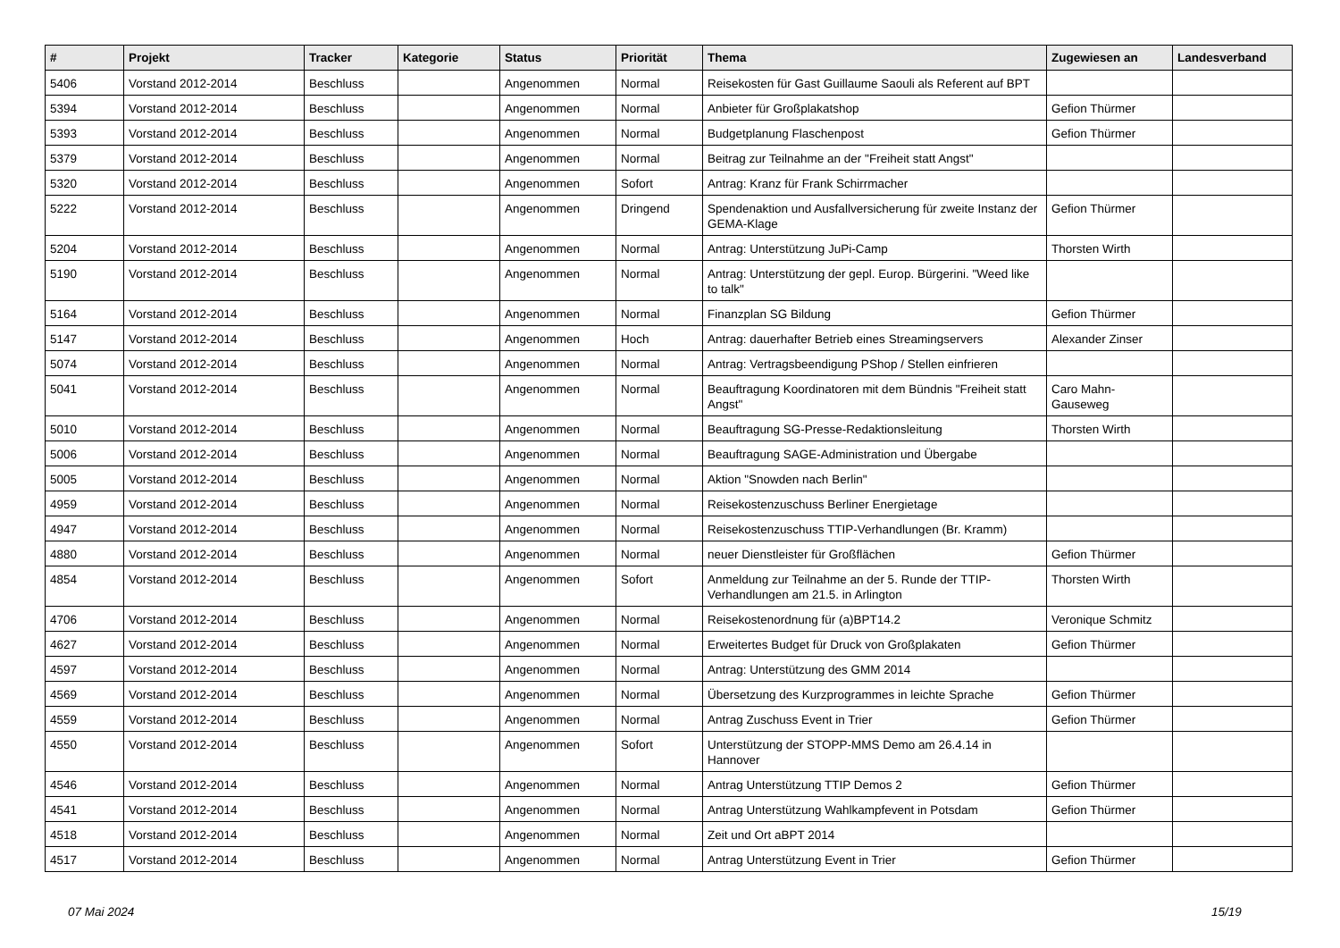| # | Projekt | Tracker | Kategorie | Status | Priorität | Thema | Zugewiesen an | Landesverband |
| --- | --- | --- | --- | --- | --- | --- | --- | --- |
| 5406 | Vorstand 2012-2014 | Beschluss | | Angenommen | Normal | Reisekosten für Gast Guillaume Saouli als Referent auf BPT | | |
| 5394 | Vorstand 2012-2014 | Beschluss | | Angenommen | Normal | Anbieter für Großplakatshop | Gefion Thürmer | |
| 5393 | Vorstand 2012-2014 | Beschluss | | Angenommen | Normal | Budgetplanung Flaschenpost | Gefion Thürmer | |
| 5379 | Vorstand 2012-2014 | Beschluss | | Angenommen | Normal | Beitrag zur Teilnahme an der "Freiheit statt Angst" | | |
| 5320 | Vorstand 2012-2014 | Beschluss | | Angenommen | Sofort | Antrag: Kranz für Frank Schirrmacher | | |
| 5222 | Vorstand 2012-2014 | Beschluss | | Angenommen | Dringend | Spendenaktion und Ausfallversicherung für zweite Instanz der GEMA-Klage | Gefion Thürmer | |
| 5204 | Vorstand 2012-2014 | Beschluss | | Angenommen | Normal | Antrag: Unterstützung JuPi-Camp | Thorsten Wirth | |
| 5190 | Vorstand 2012-2014 | Beschluss | | Angenommen | Normal | Antrag: Unterstützung der gepl. Europ. Bürgerini. "Weed like to talk" | | |
| 5164 | Vorstand 2012-2014 | Beschluss | | Angenommen | Normal | Finanzplan SG Bildung | Gefion Thürmer | |
| 5147 | Vorstand 2012-2014 | Beschluss | | Angenommen | Hoch | Antrag: dauerhafter Betrieb eines Streamingservers | Alexander Zinser | |
| 5074 | Vorstand 2012-2014 | Beschluss | | Angenommen | Normal | Antrag: Vertragsbeendigung PShop / Stellen einfrieren | | |
| 5041 | Vorstand 2012-2014 | Beschluss | | Angenommen | Normal | Beauftragung Koordinatoren mit dem Bündnis "Freiheit statt Angst" | Caro Mahn-Gauseweg | |
| 5010 | Vorstand 2012-2014 | Beschluss | | Angenommen | Normal | Beauftragung SG-Presse-Redaktionsleitung | Thorsten Wirth | |
| 5006 | Vorstand 2012-2014 | Beschluss | | Angenommen | Normal | Beauftragung SAGE-Administration und Übergabe | | |
| 5005 | Vorstand 2012-2014 | Beschluss | | Angenommen | Normal | Aktion "Snowden nach Berlin" | | |
| 4959 | Vorstand 2012-2014 | Beschluss | | Angenommen | Normal | Reisekostenzuschuss Berliner Energietage | | |
| 4947 | Vorstand 2012-2014 | Beschluss | | Angenommen | Normal | Reisekostenzuschuss TTIP-Verhandlungen (Br. Kramm) | | |
| 4880 | Vorstand 2012-2014 | Beschluss | | Angenommen | Normal | neuer Dienstleister für Großflächen | Gefion Thürmer | |
| 4854 | Vorstand 2012-2014 | Beschluss | | Angenommen | Sofort | Anmeldung zur Teilnahme an der 5. Runde der TTIP-Verhandlungen am 21.5. in Arlington | Thorsten Wirth | |
| 4706 | Vorstand 2012-2014 | Beschluss | | Angenommen | Normal | Reisekostenordnung für (a)BPT14.2 | Veronique Schmitz | |
| 4627 | Vorstand 2012-2014 | Beschluss | | Angenommen | Normal | Erweitertes Budget für Druck von Großplakaten | Gefion Thürmer | |
| 4597 | Vorstand 2012-2014 | Beschluss | | Angenommen | Normal | Antrag: Unterstützung des GMM 2014 | | |
| 4569 | Vorstand 2012-2014 | Beschluss | | Angenommen | Normal | Übersetzung des Kurzprogrammes in leichte Sprache | Gefion Thürmer | |
| 4559 | Vorstand 2012-2014 | Beschluss | | Angenommen | Normal | Antrag Zuschuss Event in Trier | Gefion Thürmer | |
| 4550 | Vorstand 2012-2014 | Beschluss | | Angenommen | Sofort | Unterstützung der STOPP-MMS Demo am 26.4.14 in Hannover | | |
| 4546 | Vorstand 2012-2014 | Beschluss | | Angenommen | Normal | Antrag Unterstützung TTIP Demos 2 | Gefion Thürmer | |
| 4541 | Vorstand 2012-2014 | Beschluss | | Angenommen | Normal | Antrag Unterstützung Wahlkampfevent in Potsdam | Gefion Thürmer | |
| 4518 | Vorstand 2012-2014 | Beschluss | | Angenommen | Normal | Zeit und Ort aBPT 2014 | | |
| 4517 | Vorstand 2012-2014 | Beschluss | | Angenommen | Normal | Antrag Unterstützung Event in Trier | Gefion Thürmer | |
07 Mai 2024 15/19